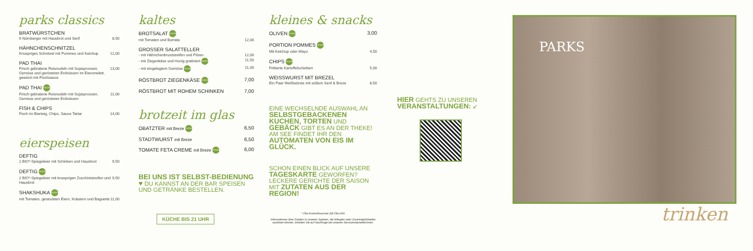parks classics
BRATWÜRSTCHEN
6 Nürnberger mit Hausbrot und Senf 8,50
HÄHNCHENSCHNITZEL
Knuspriges Schnitzel mit Pommes und Ketchup 12,00
PAD THAI
Frisch gebratene Reisnudeln mit Sojasprossen, Gemüse und gerösteten Erdnüssen im Eieromelett, gewürzt mit Fischsauce 13,00
PAD THAI VEGAN
Frisch gebratene Reisnudeln mit Sojasprossen, Gemüse und gerösteten Erdnüssen 11,00
FISH & CHIPS
Fisch im Bierteig, Chips, Sauce Tartar 14,00
eierspeisen
DEFTIG
2 BIO*-Spiegeleier mit Schinken und Hausbrot 9,50
DEFTIG VEGGIE
2 BIO*-Spiegeleier mit knusprigen Zucchinistreifen und Hausbrot 9,50
SHAKSHUKA VEGGIE
mit Tomaten, gestockten Eiern, Kräutern und Baguette 11,00
kaltes
BROTSALAT VEGGIE
mit Tomaten und Burrata 12,00
GROSSER SALATTELLER
- mit Hähnchenbruststreifen und Pilzen 12,00
- mit Ziegenkäse und Honig gratiniert VEGGIE 11,50
- mit eingelegtem Gemüse VEGAN 11,00
RÖSTBROT ZIEGENKÄSE VEGGIE 7,00
RÖSTBROT MIT ROHEM SCHINKEN 7,00
brotzeit im glas
OBATZTER mit Breze VEGGIE 6,50
STADTWURST mit Breze 6,50
TOMATE FETA CREME mit Breze VEGAN 6,00
BEI UNS IST SELBST-BEDIENUNG ♥ DU KANNST AN DER BAR SPEISEN UND GETRÄNKE BESTELLEN.
KÜCHE BIS 21 UHR
kleines & snacks
OLIVEN VEGAN 3,00
PORTION POMMES VEGAN
Mit Ketchup oder Mayo 4,50
CHIPS VEGAN
Frittierte Kartoffelscheiben 5,00
WEISSWURST MIT BREZEL
Ein Paar Weißwürste mit süßem Senf & Breze 8,50
EINE WECHSELNDE AUSWAHL AN SELBSTGEBACKENEN KUCHEN, TORTEN UND GEBÄCK GIBT ES AN DER THEKE! AM SEE FINDET IHR DEN AUTOMATEN VON EIS IM GLÜCK.
SCHON EINEN BLICK AUF UNSERE TAGESKARTE GEWORFEN? LECKERE GERICHTE DER SAISON MIT ZUTATEN AUS DER REGION!
* Öko-Kontrollnummer DE-Öko-060
Informationen über Zutaten in unseren Speisen, die Allergien oder Unverträglichkeiten auslösen können, erhalten Sie auf Nachfrage bei unseren ServicemitarbeiterInnen.
HIER GEHTS ZU UNSEREN VERANSTALTUNGEN: ↙
PARKS
trinken